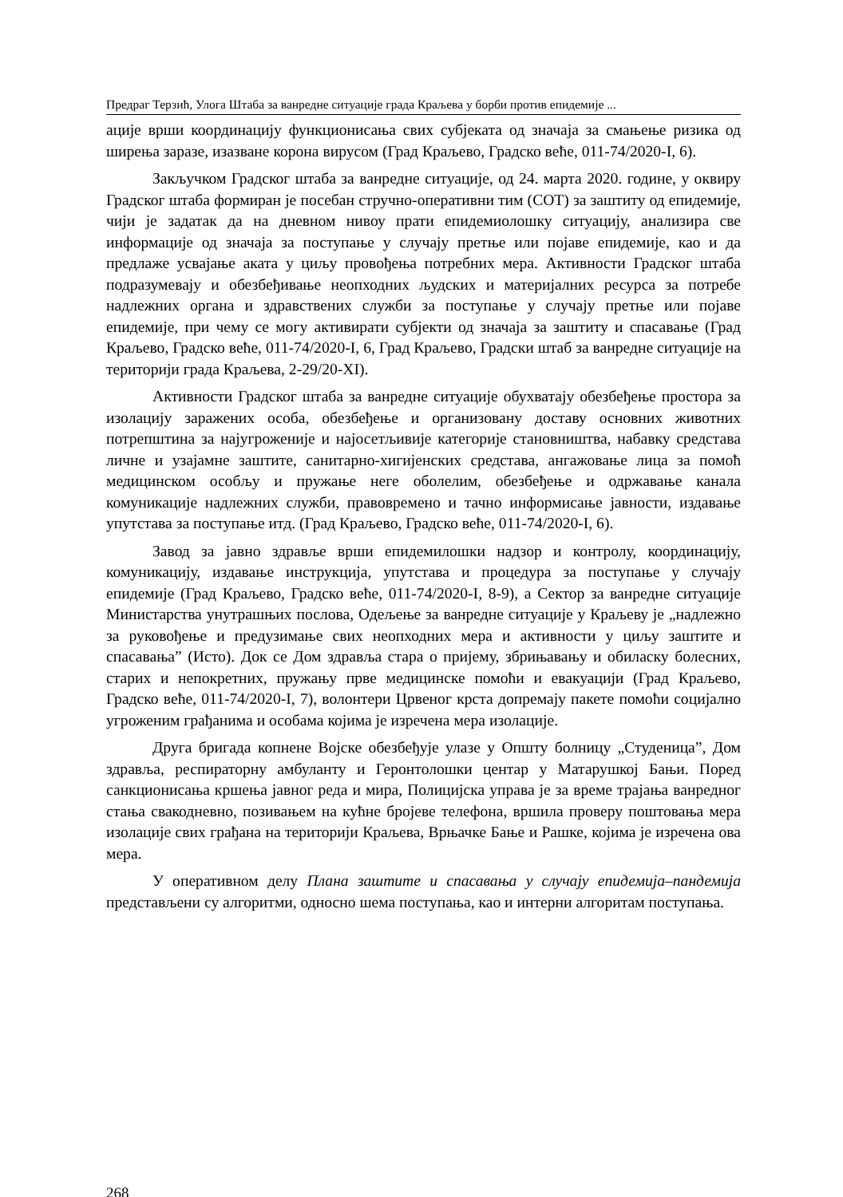Предраг Терзић, Улога Штаба за ванредне ситуације града Краљева у борби против епидемије ...
ације врши координацију функционисања свих субјеката од значаја за смањење ризика од ширења заразе, изазване корона вирусом (Град Краљево, Градско веће, 011-74/2020-I, 6).
Закључком Градског штаба за ванредне ситуације, од 24. марта 2020. године, у оквиру Градског штаба формиран је посебан стручно-оперативни тим (СОТ) за заштиту од епидемије, чији је задатак да на дневном нивоу прати епидемиолошку ситуацију, анализира све информације од значаја за поступање у случају претње или појаве епидемије, као и да предлаже усвајање аката у циљу провођења потребних мера. Активности Градског штаба подразумевају и обезбеђивање неопходних људских и материјалних ресурса за потребе надлежних органа и здравствених служби за поступање у случају претње или појаве епидемије, при чему се могу активирати субјекти од значаја за заштиту и спасавање (Град Краљево, Градско веће, 011-74/2020-I, 6, Град Краљево, Градски штаб за ванредне ситуације на територији града Краљева, 2-29/20-XI).
Активности Градског штаба за ванредне ситуације обухватају обезбеђење простора за изолацију заражених особа, обезбеђење и организовану доставу основних животних потрепштина за најугроженије и најосетљивије категорије становништва, набавку средстава личне и узајамне заштите, санитарно-хигијенских средстава, ангажовање лица за помоћ медицинском особљу и пружање неге оболелим, обезбеђење и одржавање канала комуникације надлежних служби, правовремено и тачно информисање јавности, издавање упутстава за поступање итд. (Град Краљево, Градско веће, 011-74/2020-I, 6).
Завод за јавно здравље врши епидемилошки надзор и контролу, координацију, комуникацију, издавање инструкција, упутстава и процедура за поступање у случају епидемије (Град Краљево, Градско веће, 011-74/2020-I, 8-9), а Сектор за ванредне ситуације Министарства унутрашњих послова, Одељење за ванредне ситуације у Краљеву је „надлежно за руковођење и предузимање свих неопходних мера и активности у циљу заштите и спасавања” (Исто). Док се Дом здравља стара о пријему, збрињавању и обиласку болесних, старих и непокретних, пружању прве медицинске помоћи и евакуацији (Град Краљево, Градско веће, 011-74/2020-I, 7), волонтери Црвеног крста допремају пакете помоћи социјално угроженим грађанима и особама којима је изречена мера изолације.
Друга бригада копнене Војске обезбеђује улазе у Општу болницу „Студеница”, Дом здравља, респираторну амбуланту и Геронтолошки центар у Матарушкој Бањи. Поред санкционисања кршења јавног реда и мира, Полицијска управа је за време трајања ванредног стања свакодневно, позивањем на кућне бројеве телефона, вршила проверу поштовања мера изолације свих грађана на територији Краљева, Врњачке Бање и Рашке, којима је изречена ова мера.
У оперативном делу Плана заштите и спасавања у случају епидемија–пандемија представљени су алгоритми, односно шема поступања, као и интерни алгоритам поступања.
268